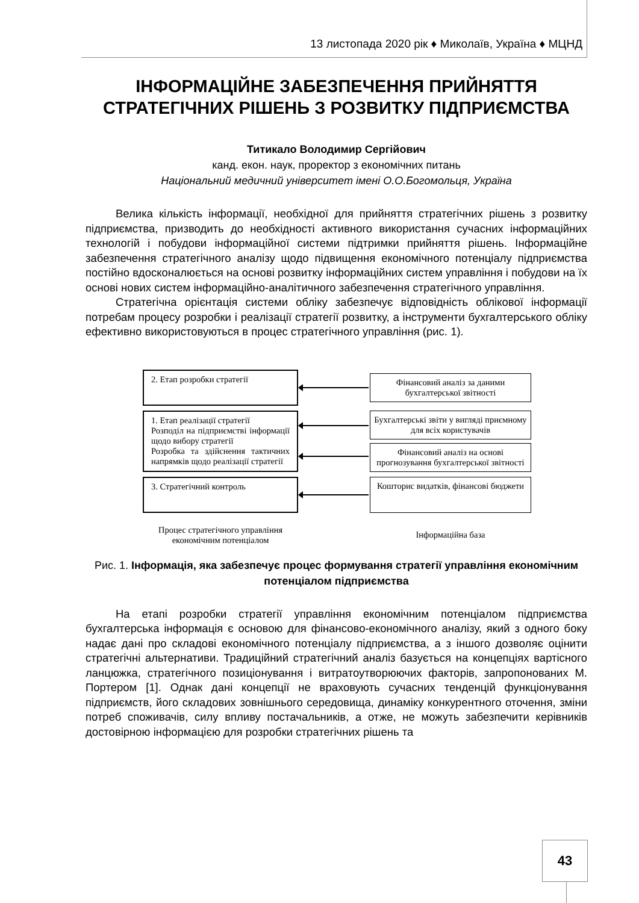13 листопада 2020 рік ♦ Миколаїв, Україна ♦ МЦНД
ІНФОРМАЦІЙНЕ ЗАБЕЗПЕЧЕННЯ ПРИЙНЯТТЯ СТРАТЕГІЧНИХ РІШЕНЬ З РОЗВИТКУ ПІДПРИЄМСТВА
Титикало Володимир Сергійович
канд. екон. наук, проректор з економічних питань
Національний медичний університет імені О.О.Богомольця, Україна
Велика кількість інформації, необхідної для прийняття стратегічних рішень з розвитку підприємства, призводить до необхідності активного використання сучасних інформаційних технологій і побудови інформаційної системи підтримки прийняття рішень. Інформаційне забезпечення стратегічного аналізу щодо підвищення економічного потенціалу підприємства постійно вдосконалюється на основі розвитку інформаційних систем управління і побудови на їх основі нових систем інформаційно-аналітичного забезпечення стратегічного управління.
Стратегічна орієнтація системи обліку забезпечує відповідність облікової інформації потребам процесу розробки і реалізації стратегії розвитку, а інструменти бухгалтерського обліку ефективно використовуються в процес стратегічного управління (рис. 1).
2. Етап розробки стратегії
Фінансовий аналіз за даними бухгалтерської звітності
1. Етап реалізації стратегії
Розподіл на підприємстві інформації щодо вибору стратегії
Розробка та здійснення тактичних напрямків щодо реалізації стратегії
Бухгалтерські звіти у вигляді приємному для всіх користувачів
Фінансовий аналіз на основі прогнозування бухгалтерської звітності
3. Стратегічний контроль
Кошторис видатків, фінансові бюджети
Процес стратегічного управління економічним потенціалом
Інформаційна база
Рис. 1. Інформація, яка забезпечує процес формування стратегії управління економічним потенціалом підприємства
На етапі розробки стратегії управління економічним потенціалом підприємства бухгалтерська інформація є основою для фінансово-економічного аналізу, який з одного боку надає дані про складові економічного потенціалу підприємства, а з іншого дозволяє оцінити стратегічні альтернативи. Традиційний стратегічний аналіз базується на концепціях вартісного ланцюжка, стратегічного позиціонування і витратоутворюючих факторів, запропонованих М. Портером [1]. Однак дані концепції не враховують сучасних тенденцій функціонування підприємств, його складових зовнішнього середовища, динаміку конкурентного оточення, зміни потреб споживачів, силу впливу постачальників, а отже, не можуть забезпечити керівників достовірною інформацією для розробки стратегічних рішень та
43